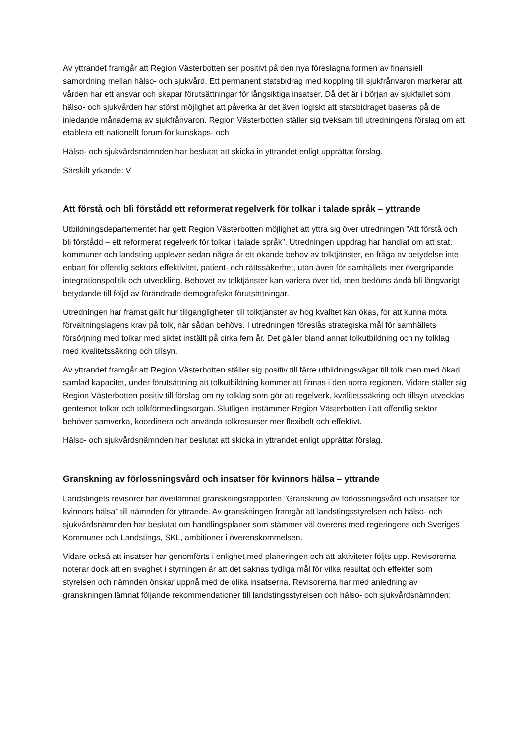Av yttrandet framgår att Region Västerbotten ser positivt på den nya föreslagna formen av finansiell samordning mellan hälso- och sjukvård. Ett permanent statsbidrag med koppling till sjukfrånvaron markerar att vården har ett ansvar och skapar förutsättningar för långsiktiga insatser. Då det är i början av sjukfallet som hälso- och sjukvården har störst möjlighet att påverka är det även logiskt att statsbidraget baseras på de inledande månaderna av sjukfrånvaron. Region Västerbotten ställer sig tveksam till utredningens förslag om att etablera ett nationellt forum för kunskaps- och
Hälso- och sjukvårdsnämnden har beslutat att skicka in yttrandet enligt upprättat förslag.
Särskilt yrkande: V
Att förstå och bli förstådd ett reformerat regelverk för tolkar i talade språk – yttrande
Utbildningsdepartementet har gett Region Västerbotten möjlighet att yttra sig över utredningen ”Att förstå och bli förstådd – ett reformerat regelverk för tolkar i talade språk”. Utredningen uppdrag har handlat om att stat, kommuner och landsting upplever sedan några år ett ökande behov av tolktjänster, en fråga av betydelse inte enbart för offentlig sektors effektivitet, patient- och rättssäkerhet, utan även för samhällets mer övergripande integrationspolitik och utveckling. Behovet av tolktjänster kan variera över tid, men bedöms ändå bli långvarigt betydande till följd av förändrade demografiska förutsättningar.
Utredningen har främst gällt hur tillgängligheten till tolktjänster av hög kvalitet kan ökas, för att kunna möta förvaltningslagens krav på tolk, när sådan behövs. I utredningen föreslås strategiska mål för samhällets försörjning med tolkar med siktet inställt på cirka fem år. Det gäller bland annat tolkutbildning och ny tolklag med kvalitetssäkring och tillsyn.
Av yttrandet framgår att Region Västerbotten ställer sig positiv till färre utbildningsvägar till tolk men med ökad samlad kapacitet, under förutsättning att tolkutbildning kommer att finnas i den norra regionen. Vidare ställer sig Region Västerbotten positiv till förslag om ny tolklag som gör att regelverk, kvalitetssäkring och tillsyn utvecklas gentemot tolkar och tolkförmedlingsorgan. Slutligen instämmer Region Västerbotten i att offentlig sektor behöver samverka, koordinera och använda tolkresurser mer flexibelt och effektivt.
Hälso- och sjukvårdsnämnden har beslutat att skicka in yttrandet enligt upprättat förslag.
Granskning av förlossningsvård och insatser för kvinnors hälsa – yttrande
Landstingets revisorer har överlämnat granskningsrapporten ”Granskning av förlossningsvård och insatser för kvinnors hälsa” till nämnden för yttrande. Av granskningen framgår att landstingsstyrelsen och hälso- och sjukvårdsnämnden har beslutat om handlingsplaner som stämmer väl överens med regeringens och Sveriges Kommuner och Landstings, SKL, ambitioner i överenskommelsen.
Vidare också att insatser har genomförts i enlighet med planeringen och att aktiviteter följts upp. Revisorerna noterar dock att en svaghet i styrningen är att det saknas tydliga mål för vilka resultat och effekter som styrelsen och nämnden önskar uppnå med de olika insatserna. Revisorerna har med anledning av granskningen lämnat följande rekommendationer till landstingsstyrelsen och hälso- och sjukvårdsnämnden: